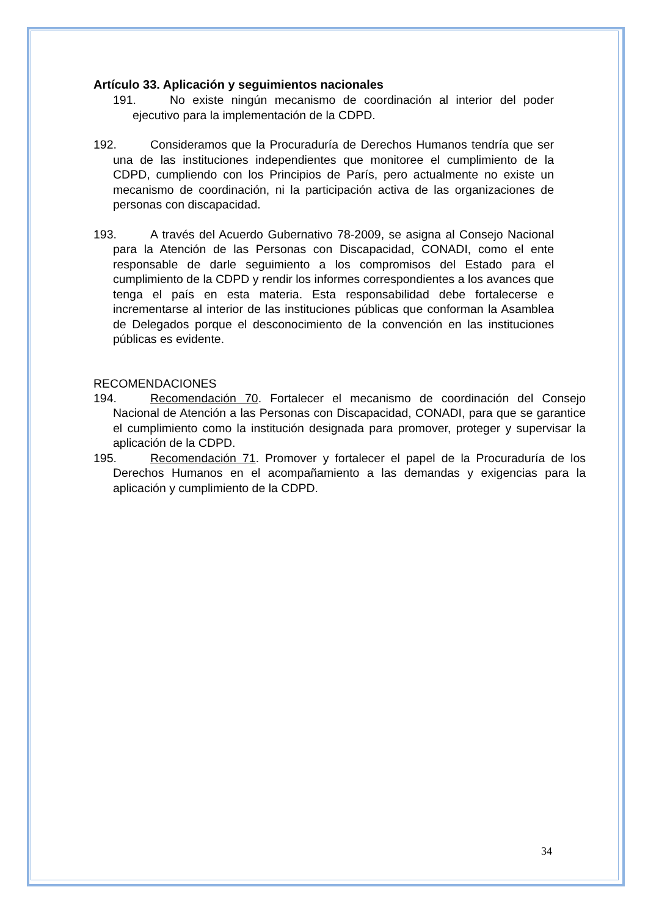Artículo 33. Aplicación y seguimientos nacionales
191. No existe ningún mecanismo de coordinación al interior del poder ejecutivo para la implementación de la CDPD.
192. Consideramos que la Procuraduría de Derechos Humanos tendría que ser una de las instituciones independientes que monitoree el cumplimiento de la CDPD, cumpliendo con los Principios de París, pero actualmente no existe un mecanismo de coordinación, ni la participación activa de las organizaciones de personas con discapacidad.
193. A través del Acuerdo Gubernativo 78-2009, se asigna al Consejo Nacional para la Atención de las Personas con Discapacidad, CONADI, como el ente responsable de darle seguimiento a los compromisos del Estado para el cumplimiento de la CDPD y rendir los informes correspondientes a los avances que tenga el país en esta materia. Esta responsabilidad debe fortalecerse e incrementarse al interior de las instituciones públicas que conforman la Asamblea de Delegados porque el desconocimiento de la convención en las instituciones públicas es evidente.
RECOMENDACIONES
194. Recomendación 70. Fortalecer el mecanismo de coordinación del Consejo Nacional de Atención a las Personas con Discapacidad, CONADI, para que se garantice el cumplimiento como la institución designada para promover, proteger y supervisar la aplicación de la CDPD.
195. Recomendación 71. Promover y fortalecer el papel de la Procuraduría de los Derechos Humanos en el acompañamiento a las demandas y exigencias para la aplicación y cumplimiento de la CDPD.
34